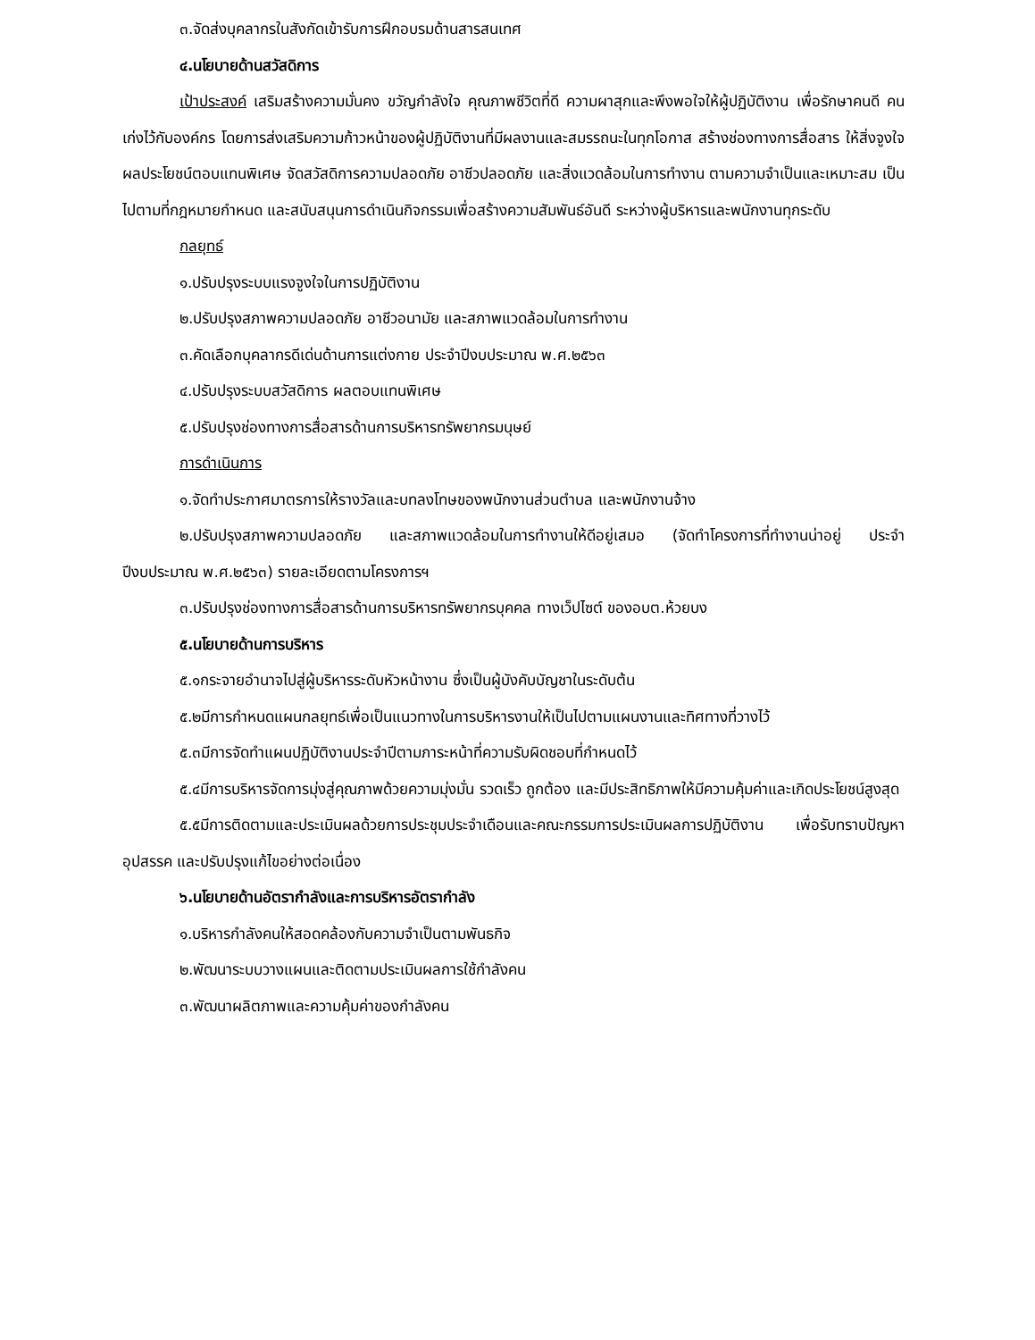๓.จัดส่งบุคลากรในสังกัดเข้ารับการฝึกอบรมด้านสารสนเทศ
๔.นโยบายด้านสวัสดิการ
เป้าประสงค์ เสริมสร้างความมั่นคง ขวัญกำลังใจ คุณภาพชีวิตที่ดี ความผาสุกและพึงพอใจให้ผู้ปฏิบัติงาน เพื่อรักษาคนดี คนเก่งไว้กับองค์กร โดยการส่งเสริมความก้าวหน้าของผู้ปฏิบัติงานที่มีผลงานและสมรรถนะในทุกโอกาส สร้างช่องทางการสื่อสาร ให้สิ่งจูงใจ ผลประโยชน์ตอบแทนพิเศษ จัดสวัสดิการความปลอดภัย อาชีวปลอดภัย และสิ่งแวดล้อมในการทำงาน ตามความจำเป็นและเหมาะสม เป็นไปตามที่กฎหมายกำหนด และสนับสนุนการดำเนินกิจกรรมเพื่อสร้างความสัมพันธ์อันดี ระหว่างผู้บริหารและพนักงานทุกระดับ
กลยุทธ์
๑.ปรับปรุงระบบแรงจูงใจในการปฏิบัติงาน
๒.ปรับปรุงสภาพความปลอดภัย อาชีวอนามัย และสภาพแวดล้อมในการทำงาน
๓.คัดเลือกบุคลากรดีเด่นด้านการแต่งกาย ประจำปีงบประมาณ พ.ศ.๒๕๖๓
๔.ปรับปรุงระบบสวัสดิการ ผลตอบแทนพิเศษ
๕.ปรับปรุงช่องทางการสื่อสารด้านการบริหารทรัพยากรมนุษย์
การดำเนินการ
๑.จัดทำประกาศมาตรการให้รางวัลและบทลงโทษของพนักงานส่วนตำบล และพนักงานจ้าง
๒.ปรับปรุงสภาพความปลอดภัย และสภาพแวดล้อมในการทำงานให้ดีอยู่เสมอ (จัดทำโครงการที่ทำงานน่าอยู่ ประจำปีงบประมาณ พ.ศ.๒๕๖๓) รายละเอียดตามโครงการฯ
๓.ปรับปรุงช่องทางการสื่อสารด้านการบริหารทรัพยากรบุคคล ทางเว็ปไซต์ ของอบต.ห้วยบง
๕.นโยบายด้านการบริหาร
๕.๑กระจายอำนาจไปสู่ผู้บริหารระดับหัวหน้างาน ซึ่งเป็นผู้บังคับบัญชาในระดับต้น
๕.๒มีการกำหนดแผนกลยุทธ์เพื่อเป็นแนวทางในการบริหารงานให้เป็นไปตามแผนงานและทิศทางที่วางไว้
๕.๓มีการจัดทำแผนปฏิบัติงานประจำปีตามภาระหน้าที่ความรับผิดชอบที่กำหนดไว้
๕.๔มีการบริหารจัดการมุ่งสู่คุณภาพด้วยความมุ่งมั่น รวดเร็ว ถูกต้อง และมีประสิทธิภาพให้มีความคุ้มค่าและเกิดประโยชน์สูงสุด
๕.๕มีการติดตามและประเมินผลด้วยการประชุมประจำเดือนและคณะกรรมการประเมินผลการปฏิบัติงาน เพื่อรับทราบปัญหาอุปสรรค และปรับปรุงแก้ไขอย่างต่อเนื่อง
๖.นโยบายด้านอัตรากำลังและการบริหารอัตรากำลัง
๑.บริหารกำลังคนให้สอดคล้องกับความจำเป็นตามพันธกิจ
๒.พัฒนาระบบวางแผนและติดตามประเมินผลการใช้กำลังคน
๓.พัฒนาผลิตภาพและความคุ้มค่าของกำลังคน